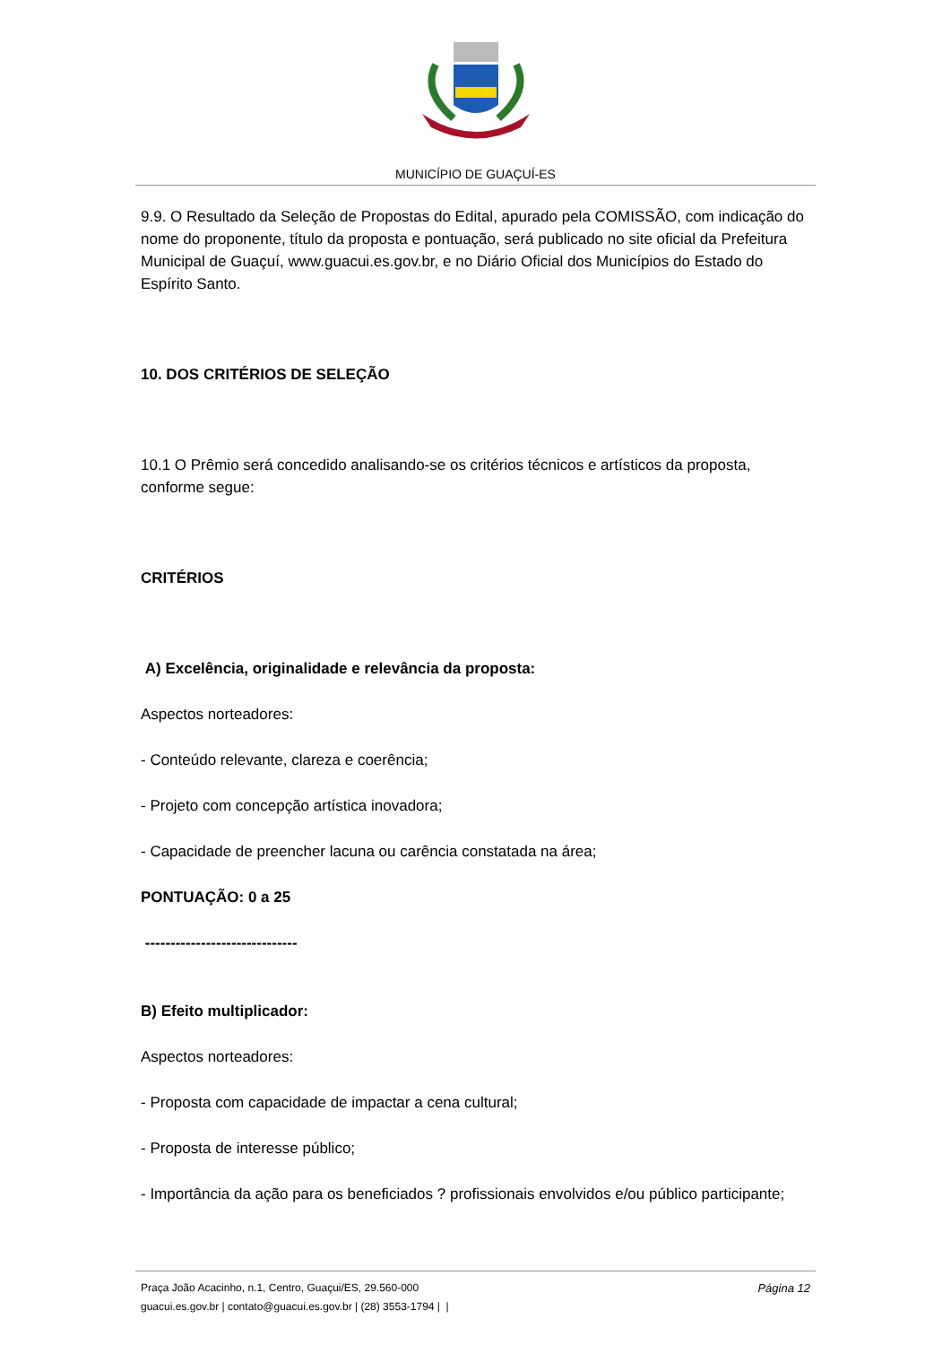MUNICÍPIO DE GUAÇUÍ-ES
9.9. O Resultado da Seleção de Propostas do Edital, apurado pela COMISSÃO, com indicação do nome do proponente, título da proposta e pontuação, será publicado no site oficial da Prefeitura Municipal de Guaçuí, www.guacui.es.gov.br, e no Diário Oficial dos Municípios do Estado do Espírito Santo.
10. DOS CRITÉRIOS DE SELEÇÃO
10.1 O Prêmio será concedido analisando-se os critérios técnicos e artísticos da proposta, conforme segue:
CRITÉRIOS
A) Excelência, originalidade e relevância da proposta:
Aspectos norteadores:
- Conteúdo relevante, clareza e coerência;
- Projeto com concepção artística inovadora;
- Capacidade de preencher lacuna ou carência constatada na área;
PONTUAÇÃO: 0 a 25
------------------------------
B) Efeito multiplicador:
Aspectos norteadores:
- Proposta com capacidade de impactar a cena cultural;
- Proposta de interesse público;
- Importância da ação para os beneficiados ? profissionais envolvidos e/ou público participante;
Página 12
Praça João Acacinho, n.1, Centro, Guaçui/ES, 29.560-000
guacui.es.gov.br | contato@guacui.es.gov.br | (28) 3553-1794 | |